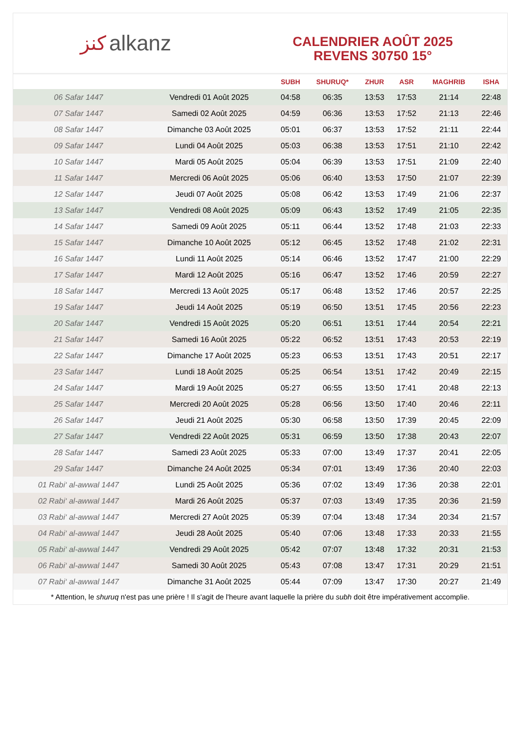ﻛﻨﺰ alkanz
CALENDRIER AOÛT 2025
REVENS 30750 15°
| | | SUBH | SHURUQ* | ZHUR | ASR | MAGHRIB | ISHA |
| --- | --- | --- | --- | --- | --- | --- | --- |
| 06 Safar 1447 | Vendredi 01 Août 2025 | 04:58 | 06:35 | 13:53 | 17:53 | 21:14 | 22:48 |
| 07 Safar 1447 | Samedi 02 Août 2025 | 04:59 | 06:36 | 13:53 | 17:52 | 21:13 | 22:46 |
| 08 Safar 1447 | Dimanche 03 Août 2025 | 05:01 | 06:37 | 13:53 | 17:52 | 21:11 | 22:44 |
| 09 Safar 1447 | Lundi 04 Août 2025 | 05:03 | 06:38 | 13:53 | 17:51 | 21:10 | 22:42 |
| 10 Safar 1447 | Mardi 05 Août 2025 | 05:04 | 06:39 | 13:53 | 17:51 | 21:09 | 22:40 |
| 11 Safar 1447 | Mercredi 06 Août 2025 | 05:06 | 06:40 | 13:53 | 17:50 | 21:07 | 22:39 |
| 12 Safar 1447 | Jeudi 07 Août 2025 | 05:08 | 06:42 | 13:53 | 17:49 | 21:06 | 22:37 |
| 13 Safar 1447 | Vendredi 08 Août 2025 | 05:09 | 06:43 | 13:52 | 17:49 | 21:05 | 22:35 |
| 14 Safar 1447 | Samedi 09 Août 2025 | 05:11 | 06:44 | 13:52 | 17:48 | 21:03 | 22:33 |
| 15 Safar 1447 | Dimanche 10 Août 2025 | 05:12 | 06:45 | 13:52 | 17:48 | 21:02 | 22:31 |
| 16 Safar 1447 | Lundi 11 Août 2025 | 05:14 | 06:46 | 13:52 | 17:47 | 21:00 | 22:29 |
| 17 Safar 1447 | Mardi 12 Août 2025 | 05:16 | 06:47 | 13:52 | 17:46 | 20:59 | 22:27 |
| 18 Safar 1447 | Mercredi 13 Août 2025 | 05:17 | 06:48 | 13:52 | 17:46 | 20:57 | 22:25 |
| 19 Safar 1447 | Jeudi 14 Août 2025 | 05:19 | 06:50 | 13:51 | 17:45 | 20:56 | 22:23 |
| 20 Safar 1447 | Vendredi 15 Août 2025 | 05:20 | 06:51 | 13:51 | 17:44 | 20:54 | 22:21 |
| 21 Safar 1447 | Samedi 16 Août 2025 | 05:22 | 06:52 | 13:51 | 17:43 | 20:53 | 22:19 |
| 22 Safar 1447 | Dimanche 17 Août 2025 | 05:23 | 06:53 | 13:51 | 17:43 | 20:51 | 22:17 |
| 23 Safar 1447 | Lundi 18 Août 2025 | 05:25 | 06:54 | 13:51 | 17:42 | 20:49 | 22:15 |
| 24 Safar 1447 | Mardi 19 Août 2025 | 05:27 | 06:55 | 13:50 | 17:41 | 20:48 | 22:13 |
| 25 Safar 1447 | Mercredi 20 Août 2025 | 05:28 | 06:56 | 13:50 | 17:40 | 20:46 | 22:11 |
| 26 Safar 1447 | Jeudi 21 Août 2025 | 05:30 | 06:58 | 13:50 | 17:39 | 20:45 | 22:09 |
| 27 Safar 1447 | Vendredi 22 Août 2025 | 05:31 | 06:59 | 13:50 | 17:38 | 20:43 | 22:07 |
| 28 Safar 1447 | Samedi 23 Août 2025 | 05:33 | 07:00 | 13:49 | 17:37 | 20:41 | 22:05 |
| 29 Safar 1447 | Dimanche 24 Août 2025 | 05:34 | 07:01 | 13:49 | 17:36 | 20:40 | 22:03 |
| 01 Rabi‘ al-awwal 1447 | Lundi 25 Août 2025 | 05:36 | 07:02 | 13:49 | 17:36 | 20:38 | 22:01 |
| 02 Rabi‘ al-awwal 1447 | Mardi 26 Août 2025 | 05:37 | 07:03 | 13:49 | 17:35 | 20:36 | 21:59 |
| 03 Rabi‘ al-awwal 1447 | Mercredi 27 Août 2025 | 05:39 | 07:04 | 13:48 | 17:34 | 20:34 | 21:57 |
| 04 Rabi‘ al-awwal 1447 | Jeudi 28 Août 2025 | 05:40 | 07:06 | 13:48 | 17:33 | 20:33 | 21:55 |
| 05 Rabi‘ al-awwal 1447 | Vendredi 29 Août 2025 | 05:42 | 07:07 | 13:48 | 17:32 | 20:31 | 21:53 |
| 06 Rabi‘ al-awwal 1447 | Samedi 30 Août 2025 | 05:43 | 07:08 | 13:47 | 17:31 | 20:29 | 21:51 |
| 07 Rabi‘ al-awwal 1447 | Dimanche 31 Août 2025 | 05:44 | 07:09 | 13:47 | 17:30 | 20:27 | 21:49 |
* Attention, le shuruq n'est pas une prière ! Il s'agit de l'heure avant laquelle la prière du subh doit être impérativement accomplie.